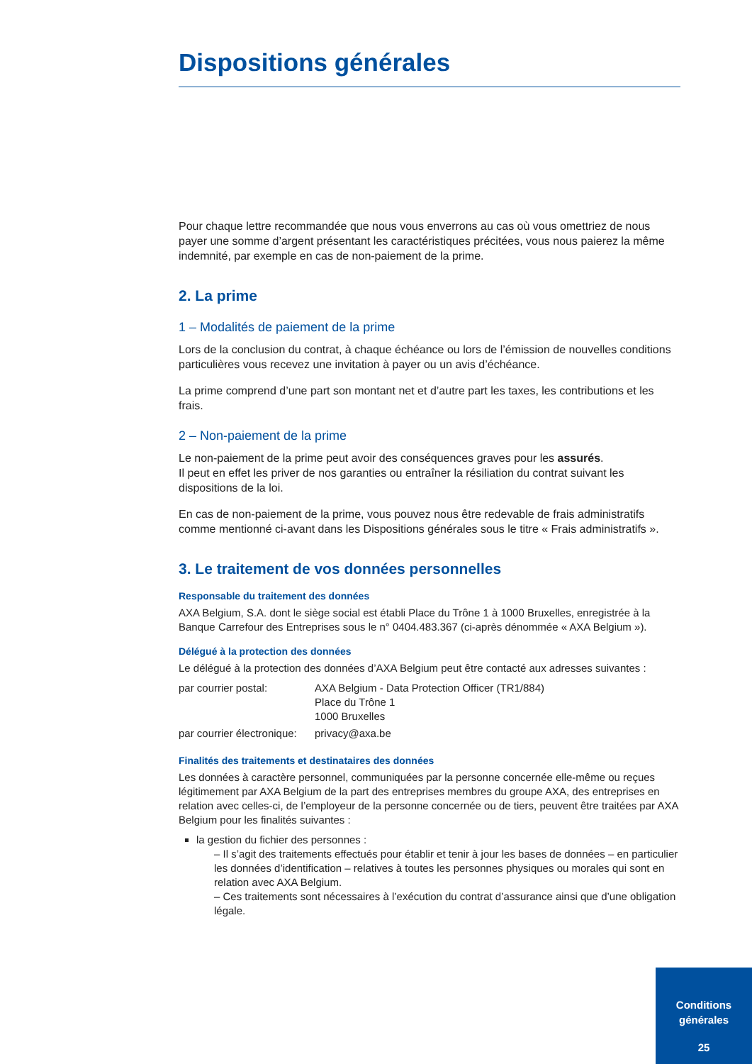Dispositions générales
Pour chaque lettre recommandée que nous vous enverrons au cas où vous omettriez de nous payer une somme d’argent présentant les caractéristiques précitées, vous nous paierez la même indemnité, par exemple en cas de non-paiement de la prime.
2. La prime
1 – Modalités de paiement de la prime
Lors de la conclusion du contrat, à chaque échéance ou lors de l’émission de nouvelles conditions particulières vous recevez une invitation à payer ou un avis d’échéance.
La prime comprend d’une part son montant net et d’autre part les taxes, les contributions et les frais.
2 – Non-paiement de la prime
Le non-paiement de la prime peut avoir des conséquences graves pour les assurés.
Il peut en effet les priver de nos garanties ou entraîner la résiliation du contrat suivant les dispositions de la loi.
En cas de non-paiement de la prime, vous pouvez nous être redevable de frais administratifs comme mentionné ci-avant dans les Dispositions générales sous le titre « Frais administratifs ».
3. Le traitement de vos données personnelles
Responsable du traitement des données
AXA Belgium, S.A. dont le siège social est établi Place du Trône 1 à 1000 Bruxelles, enregistrée à la Banque Carrefour des Entreprises sous le n° 0404.483.367 (ci-après dénommée « AXA Belgium »).
Délégué à la protection des données
Le délégué à la protection des données d’AXA Belgium peut être contacté aux adresses suivantes :
| par courrier postal: | AXA Belgium - Data Protection Officer (TR1/884) Place du Trône 1 1000 Bruxelles |
| par courrier électronique: | privacy@axa.be |
Finalités des traitements et destinataires des données
Les données à caractère personnel, communiquées par la personne concernée elle-même ou reçues légitimement par AXA Belgium de la part des entreprises membres du groupe AXA, des entreprises en relation avec celles-ci, de l’employeur de la personne concernée ou de tiers, peuvent être traitées par AXA Belgium pour les finalités suivantes :
la gestion du fichier des personnes :
– Il s’agit des traitements effectués pour établir et tenir à jour les bases de données – en particulier les données d’identification – relatives à toutes les personnes physiques ou morales qui sont en relation avec AXA Belgium.
– Ces traitements sont nécessaires à l’exécution du contrat d’assurance ainsi que d’une obligation légale.
Conditions
générales
25